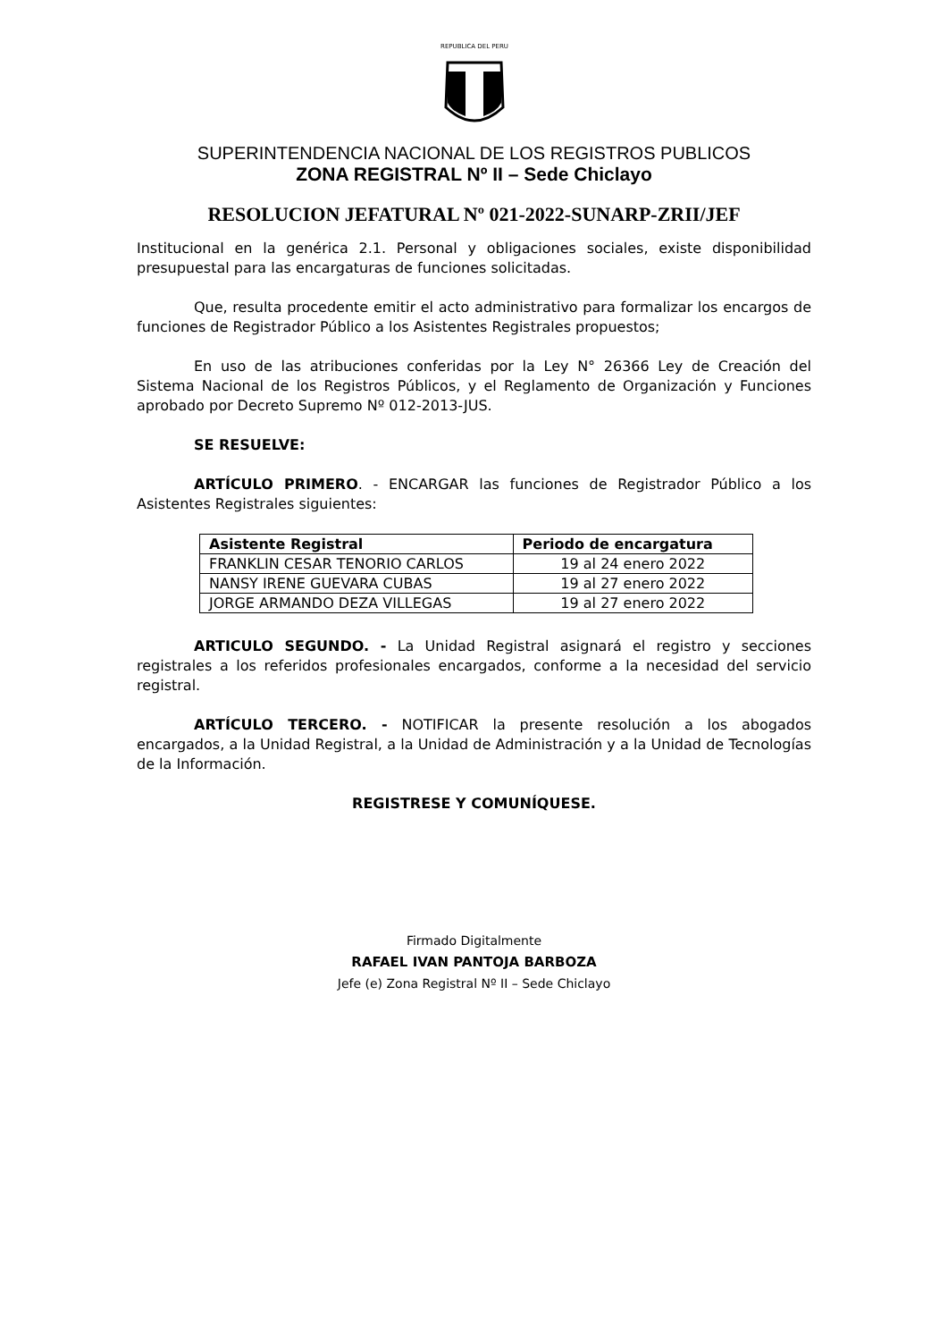REPUBLICA DEL PERU
SUPERINTENDENCIA NACIONAL DE LOS REGISTROS PUBLICOS
ZONA REGISTRAL Nº II – Sede Chiclayo
RESOLUCION JEFATURAL Nº 021-2022-SUNARP-ZRII/JEF
Institucional en la genérica 2.1. Personal y obligaciones sociales, existe disponibilidad presupuestal para las encargaturas de funciones solicitadas.
Que, resulta procedente emitir el acto administrativo para formalizar los encargos de funciones de Registrador Público a los Asistentes Registrales propuestos;
En uso de las atribuciones conferidas por la Ley N° 26366 Ley de Creación del Sistema Nacional de los Registros Públicos, y el Reglamento de Organización y Funciones aprobado por Decreto Supremo Nº 012-2013-JUS.
SE RESUELVE:
ARTÍCULO PRIMERO. - ENCARGAR las funciones de Registrador Público a los Asistentes Registrales siguientes:
| Asistente Registral | Periodo de encargatura |
| --- | --- |
| FRANKLIN CESAR TENORIO CARLOS | 19 al 24 enero 2022 |
| NANSY IRENE GUEVARA CUBAS | 19 al 27 enero 2022 |
| JORGE ARMANDO DEZA VILLEGAS | 19 al 27 enero 2022 |
ARTICULO SEGUNDO. - La Unidad Registral asignará el registro y secciones registrales a los referidos profesionales encargados, conforme a la necesidad del servicio registral.
ARTÍCULO TERCERO. - NOTIFICAR la presente resolución a los abogados encargados, a la Unidad Registral, a la Unidad de Administración y a la Unidad de Tecnologías de la Información.
REGISTRESE Y COMUNÍQUESE.
Firmado Digitalmente
RAFAEL IVAN PANTOJA BARBOZA
Jefe (e) Zona Registral Nº II – Sede Chiclayo